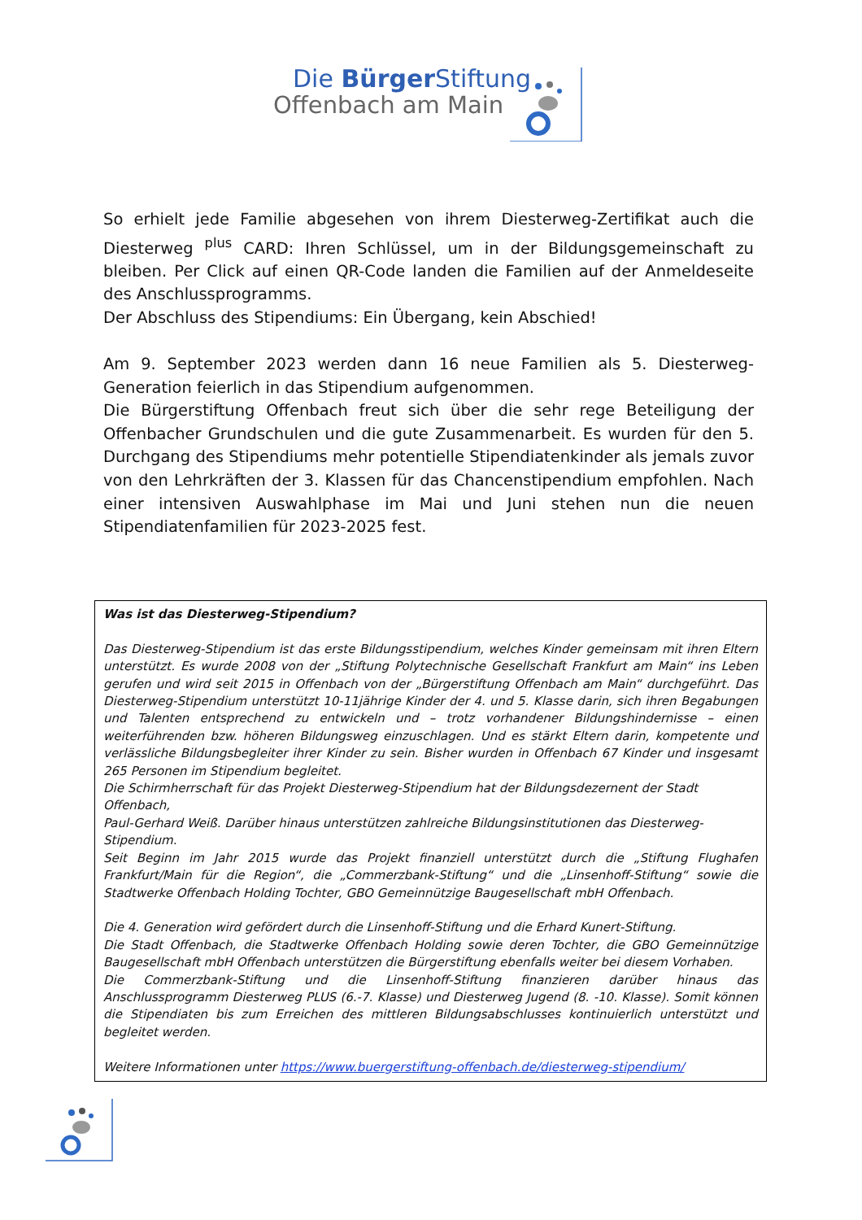Die Bürger Stiftung
Offenbach am Main
So erhielt jede Familie abgesehen von ihrem Diesterweg-Zertifikat auch die Diesterweg <sup>plus</sup> CARD: Ihren Schlüssel, um in der Bildungsgemeinschaft zu bleiben. Per Click auf einen QR-Code landen die Familien auf der Anmeldeseite des Anschlussprogramms.
Der Abschluss des Stipendiums: Ein Übergang, kein Abschied!
Am 9. September 2023 werden dann 16 neue Familien als 5. Diesterweg-Generation feierlich in das Stipendium aufgenommen.
Die Bürgerstiftung Offenbach freut sich über die sehr rege Beteiligung der Offenbacher Grundschulen und die gute Zusammenarbeit. Es wurden für den 5. Durchgang des Stipendiums mehr potentielle Stipendiatenkinder als jemals zuvor von den Lehrkräften der 3. Klassen für das Chancenstipendium empfohlen. Nach einer intensiven Auswahlphase im Mai und Juni stehen nun die neuen Stipendiatenfamilien für 2023-2025 fest.
Was ist das Diesterweg-Stipendium?
Das Diesterweg-Stipendium ist das erste Bildungsstipendium, welches Kinder gemeinsam mit ihren Eltern unterstützt. Es wurde 2008 von der „Stiftung Polytechnische Gesellschaft Frankfurt am Main“ ins Leben gerufen und wird seit 2015 in Offenbach von der „Bürgerstiftung Offenbach am Main“ durchgeführt. Das Diesterweg-Stipendium unterstützt 10-11jährige Kinder der 4. und 5. Klasse darin, sich ihren Begabungen und Talenten entsprechend zu entwickeln und – trotz vorhandener Bildungshindernisse – einen weiterführenden bzw. höheren Bildungsweg einzuschlagen. Und es stärkt Eltern darin, kompetente und verlässliche Bildungsbegleiter ihrer Kinder zu sein. Bisher wurden in Offenbach 67 Kinder und insgesamt 265 Personen im Stipendium begleitet.
Die Schirmherrschaft für das Projekt Diesterweg-Stipendium hat der Bildungsdezernent der Stadt Offenbach,
Paul-Gerhard Weiß. Darüber hinaus unterstützen zahlreiche Bildungsinstitutionen das Diesterweg-Stipendium.
Seit Beginn im Jahr 2015 wurde das Projekt finanziell unterstützt durch die „Stiftung Flughafen Frankfurt/Main für die Region“, die „Commerzbank-Stiftung“ und die „Linsenhoff-Stiftung“ sowie die Stadtwerke Offenbach Holding Tochter, GBO Gemeinnützige Baugesellschaft mbH Offenbach.
Die 4. Generation wird gefördert durch die Linsenhoff-Stiftung und die Erhard Kunert-Stiftung.
Die Stadt Offenbach, die Stadtwerke Offenbach Holding sowie deren Tochter, die GBO Gemeinnützige Baugesellschaft mbH Offenbach unterstützen die Bürgerstiftung ebenfalls weiter bei diesem Vorhaben.
Die Commerzbank-Stiftung und die Linsenhoff-Stiftung finanzieren darüber hinaus das Anschlussprogramm Diesterweg PLUS (6.-7. Klasse) und Diesterweg Jugend (8. -10. Klasse). Somit können die Stipendiaten bis zum Erreichen des mittleren Bildungsabschlusses kontinuierlich unterstützt und begleitet werden.
Weitere Informationen unter https://www.buergerstiftung-offenbach.de/diesterweg-stipendium/